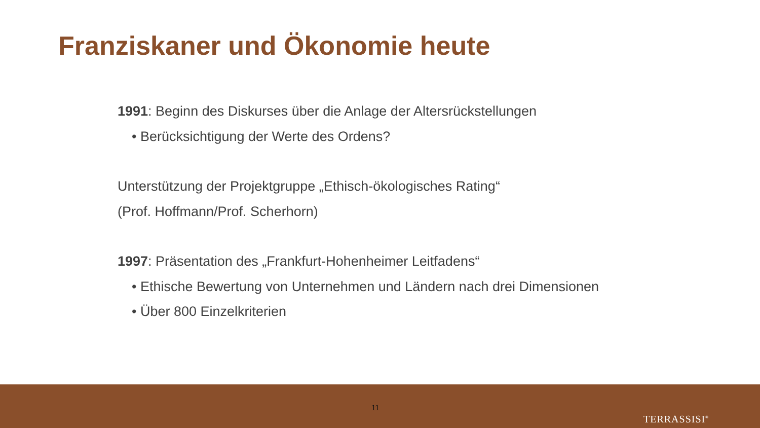Franziskaner und Ökonomie heute
1991: Beginn des Diskurses über die Anlage der Altersrückstellungen
• Berücksichtigung der Werte des Ordens?
Unterstützung der Projektgruppe „Ethisch-ökologisches Rating“
(Prof. Hoffmann/Prof. Scherhorn)
1997: Präsentation des „Frankfurt-Hohenheimer Leitfadens“
• Ethische Bewertung von Unternehmen und Ländern nach drei Dimensionen
• Über 800 Einzelkriterien
11
TERRASSISI<sup>®</sup>